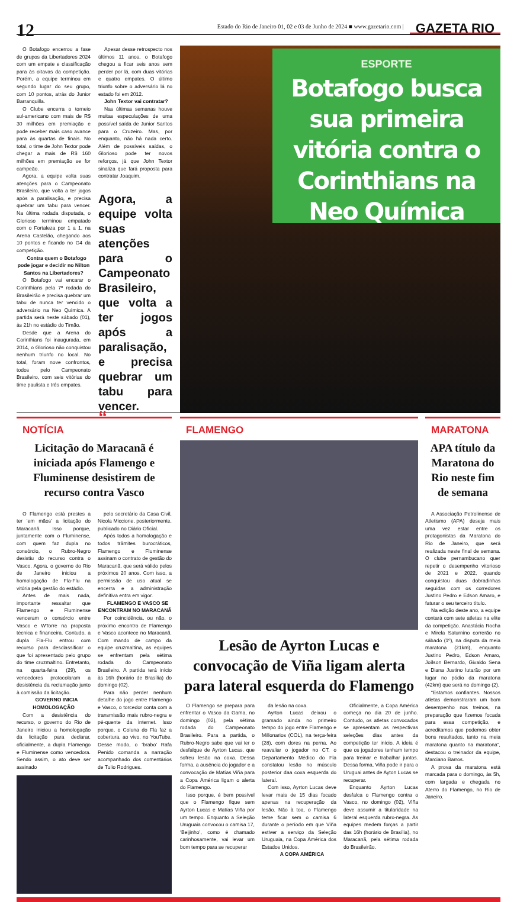12
Estado do Rio de Janeiro 01, 02 e 03 de Junho de 2024 ■ www.gazetario.com |
GAZETA RIO
O Botafogo encerrou a fase de grupos da Libertadores 2024 com um empate e classificação para às oitavas da competição. Porém, a equipe terminou em segundo lugar do seu grupo, com 10 pontos, atrás do Junior Barranquilla.
O Clube encerra o torneio sul-americano com mais de R$ 30 milhões em premiação e pode receber mais caso avance para às quartas de finais. No total, o time de John Textor pode chegar a mais de R$ 160 milhões em premiação se for campeão.
Agora, a equipe volta suas atenções para o Campeonato Brasileiro, que volta a ter jogos após a paralisação, e precisa quebrar um tabu para vencer. Na última rodada disputada, o Glorioso terminou empatado com o Fortaleza por 1 a 1, na Arena Castelão, chegando aos 10 pontos e ficando no G4 da competição.
Contra quem o Botafogo pode jogar e decidir no Nilton Santos na Libertadores?
O Botafogo vai encarar o Corinthians pela 7ª rodada do Brasileirão e precisa quebrar um tabu de nunca ter vencido o adversário na Neo Química. A partida será neste sábado (01), às 21h no estádio do Timão.
Desde que a Arena do Corinthians foi inaugurada, em 2014, o Glorioso não conquistou nenhum triunfo no local. No total, foram nove confrontos, todos pelo Campeonato Brasileiro, com seis vitórias do time paulista e três empates.
Apesar desse retrospecto nos últimos 11 anos, o Botafogo chegou a ficar seis anos sem perder por lá, com duas vitórias e quatro empates. O último triunfo sobre o adversário lá no estado foi em 2012.
John Textor vai contratar?
Nas últimas semanas houve muitas especulações de uma possível saída de Junior Santos para o Cruzeiro. Mas, por enquanto, não há nada certo. Além de possíveis saídas, o Glorioso pode ter novos reforços, já que John Textor sinaliza que fará proposta para contratar Joaquim.
Agora, a equipe volta suas atenções para o Campeonato Brasileiro, que volta a ter jogos após a paralisação, e precisa quebrar um tabu para vencer.
“
ESPORTE
Botafogo busca sua primeira vitória contra o Corinthians na Neo Química
NOTÍCIA
Licitação do Maracanã é iniciada após Flamengo e Fluminense desistirem de recurso contra Vasco
O Flamengo está prestes a ter ‘em mãos’ a licitação do Maracanã. Isso porque, juntamente com o Fluminense, com quem faz dupla no consórcio, o Rubro-Negro desistiu do recurso contra o Vasco. Agora, o governo do Rio de Janeiro iniciou a homologação de Fla-Flu na vitória pela gestão do estádio.
Antes de mais nada, importante ressaltar que Flamengo e Fluminense venceram o consórcio entre Vasco e WTorre na proposta técnica e financeira. Contudo, a dupla Fla-Flu entrou com recurso para desclassificar o que foi apresentado pelo grupo do time cruzmaltino. Entretanto, na quarta-feira (29), os vencedores protocolaram a desistência da reclamação junto à comissão da licitação.
GOVERNO INICIA HOMOLOGAÇÃO
Com a desistência do recurso, o governo do Rio de Janeiro iniciou a homologação da licitação para declarar, oficialmente, a dupla Flamengo e Fluminense como vencedora. Sendo assim, o ato deve ser assinado
pelo secretário da Casa Civil, Nicola Miccione, posteriormente, publicado no Diário Oficial.
Após todos a homologação e todos trâmites burocráticos, Flamengo e Fluminense assinam o contrato de gestão do Maracanã, que será válido pelos próximos 20 anos. Com isso, a permissão de uso atual se encerra e a administração definitiva entra em vigor.
FLAMENGO E VASCO SE ENCONTRAM NO MARACANÃ
Por coincidência, ou não, o próximo encontro de Flamengo e Vasco acontece no Maracanã. Com mando de campo da equipe cruzmaltina, as equipes se enfrentam pela sétima rodada do Campeonato Brasileiro. A partida terá início às 16h (horário de Brasília) do domingo (02).
Para não perder nenhum detalhe do jogo entre Flamengo e Vasco, o torcedor conta com a transmissão mais rubro-negra e pé-quente da internet. Isso porque, o Coluna do Fla faz a cobertura, ao vivo, no YouTube. Desse modo, o ‘brabo’ Rafa Penido comanda a narração acompanhado dos comentários de Tulio Rodrigues.
FLAMENGO
Lesão de Ayrton Lucas e convocação de Viña ligam alerta para lateral esquerda do Flamengo
O Flamengo se prepara para enfrentar o Vasco da Gama, no domingo (02), pela sétima rodada do Campeonato Brasileiro. Para a partida, o Rubro-Negro sabe que vai ter o desfalque de Ayrton Lucas, que sofreu lesão na coxa. Dessa forma, a ausência do jogador e a convocação de Matías Viña para a Copa América ligam o alerta do Flamengo.
Isso porque, é bem possível que o Flamengo fique sem Ayrton Lucas e Matías Viña por um tempo. Enquanto a Seleção Uruguaia convocou o camisa 17, ‘Beijinho’, como é chamado carinhosamente, vai levar um bom tempo para se recuperar
da lesão na coxa.
Ayrton Lucas deixou o gramado ainda no primeiro tempo do jogo entre Flamengo e Millonarios (COL), na terça-feira (28), com dores na perna. Ao reavaliar o jogador no CT, o Departamento Médico do Fla constatou lesão no músculo posterior daa coxa esquerda do lateral.
Com isso, Ayrton Lucas deve levar mais de 15 dias focado apenas na recuperação da lesão. Não à toa, o Flamengo teme ficar sem o camisa 6 durante o período em que Viña estiver a serviço da Seleção Uruguaia, na Copa América dos Estados Unidos.
A COPA AMÉRICA
Oficialmente, a Copa América começa no dia 20 de junho. Contudo, os atletas convocados se apresentam as respectivas seleções dias antes da competição ter início. A ideia é que os jogadores tenham tempo para treinar e trabalhar juntos. Dessa forma, Viña pode ir para o Uruguai antes de Ayton Lucas se recuperar.
Enquanto Ayrton Lucas desfalca o Flamengo contra o Vasco, no domingo (02), Viña deve assumir a titularidade na lateral esquerda rubro-negra. As equipes medem forças a partir das 16h (horário de Brasília), no Maracanã, pela sétima rodada do Brasileirão.
MARATONA
APA título da Maratona do Rio neste fim de semana
A Associação Petrolinense de Atletismo (APA) deseja mais uma vez estar entre os protagonistas da Maratona do Rio de Janeiro, que será realizada neste final de semana. O clube pernambucano quer repetir o desempenho vitorioso de 2021 e 2022, quando conquistou duas dobradinhas seguidas com os corredores Justino Pedro e Edson Amaro, e faturar o seu terceiro título.
Na edição deste ano, a equipe contará com sete atletas na elite da competição. Anastácia Rocha e Mirela Saturnino correrão no sábado (1º), na disputa da meia maratona (21km), enquanto Justino Pedro, Edson Amaro, Joílson Bernardo, Givaldo Sena e Diana Justino lutarão por um lugar no pódio da maratona (42km) que será no domingo (2).
“Estamos confiantes. Nossos atletas demonstraram um bom desempenho nos treinos, na preparação que fizemos focada para essa competição, e acreditamos que podemos obter bons resultados, tanto na meia maratona quanto na maratona”, destacou o treinador da equipe, Marciano Barros.
A prova da maratona está marcada para o domingo, às 5h, com largada e chegada no Aterro do Flamengo, no Rio de Janeiro.